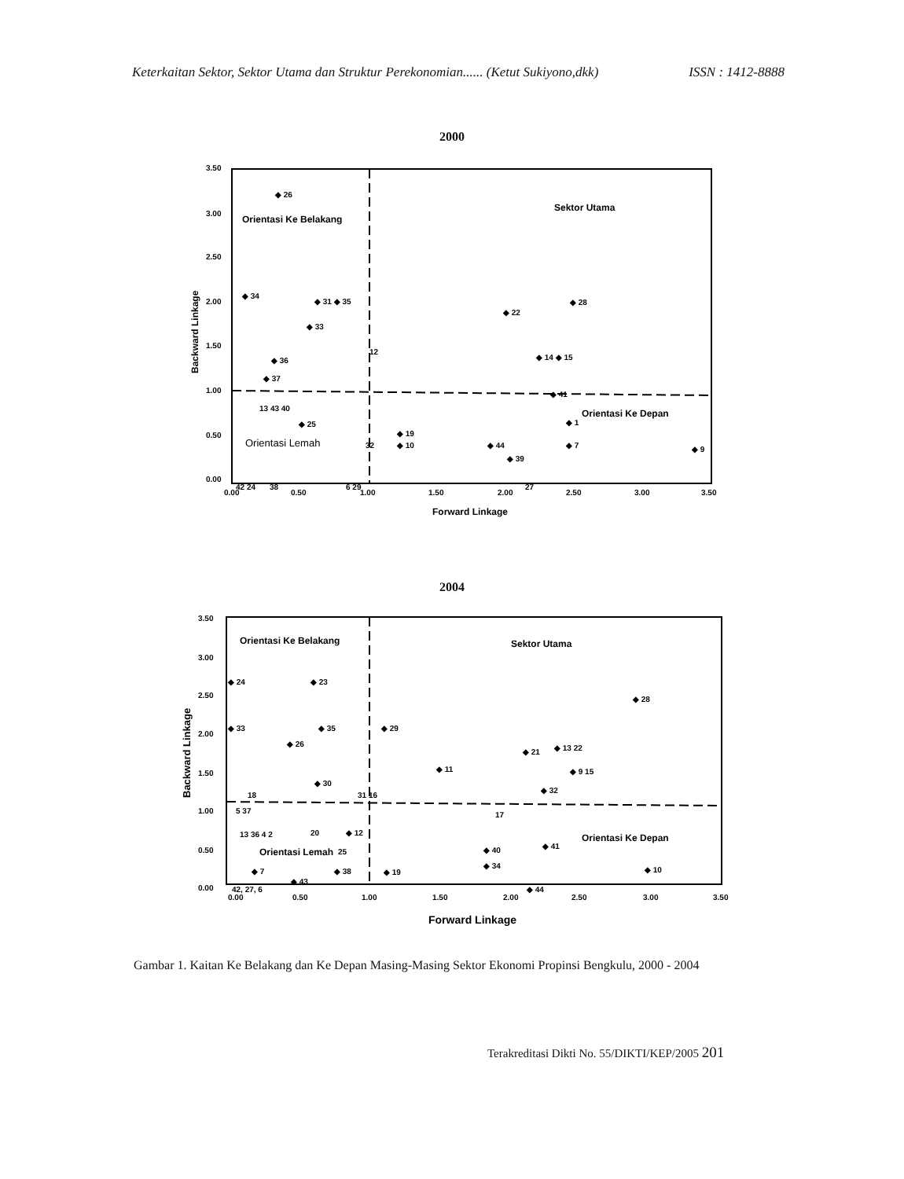Keterkaitan Sektor, Sektor Utama dan Struktur Perekonomian...... (Ketut Sukiyono,dkk) ISSN : 1412-8888
2000
3.50
3.00
2.50
2.00
1.50
1.00
0.50
0.00
0.00
0.50
1.00
1.50
2.00
2.50
3.00
3.50
Forward Linkage
Backward Linkage
Orientasi Ke Belakang
Sektor Utama
Orientasi Ke Depan
Orientasi Lemah
◆ 26
◆ 34
◆ 31 ◆ 35
◆ 33
◆ 36
12
◆ 22
◆ 28
◆ 14 ◆ 15
◆ 41
◆ 1
◆ 7
◆ 9
◆ 19
◆ 10
◆ 44
◆ 39
◆ 25
13 43 40
◆ 37
32
38
42 24
6 29
27
2004
3.50
3.00
2.50
2.00
1.50
1.00
0.50
0.00
0.00
0.50
1.00
1.50
2.00
2.50
3.00
3.50
Forward Linkage
Backward Linkage
Orientasi Ke Belakang
Sektor Utama
Orientasi Ke Depan
Orientasi Lemah
◆ 24
◆ 33
◆ 23
◆ 35
◆ 29
◆ 26
◆ 30
◆ 11
◆ 21
◆ 28
◆ 13 22
◆ 9 15
◆ 32
31 16
18
5 37
17
13 36 4 2
20
◆ 12
25
◆ 40
◆ 41
◆ 34
◆ 10
◆ 7
◆ 43
◆ 38
◆ 19
◆ 44
42, 27, 6
Gambar 1. Kaitan Ke Belakang dan Ke Depan Masing-Masing Sektor Ekonomi Propinsi Bengkulu, 2000 - 2004
Terakreditasi Dikti No. 55/DIKTI/KEP/2005 201